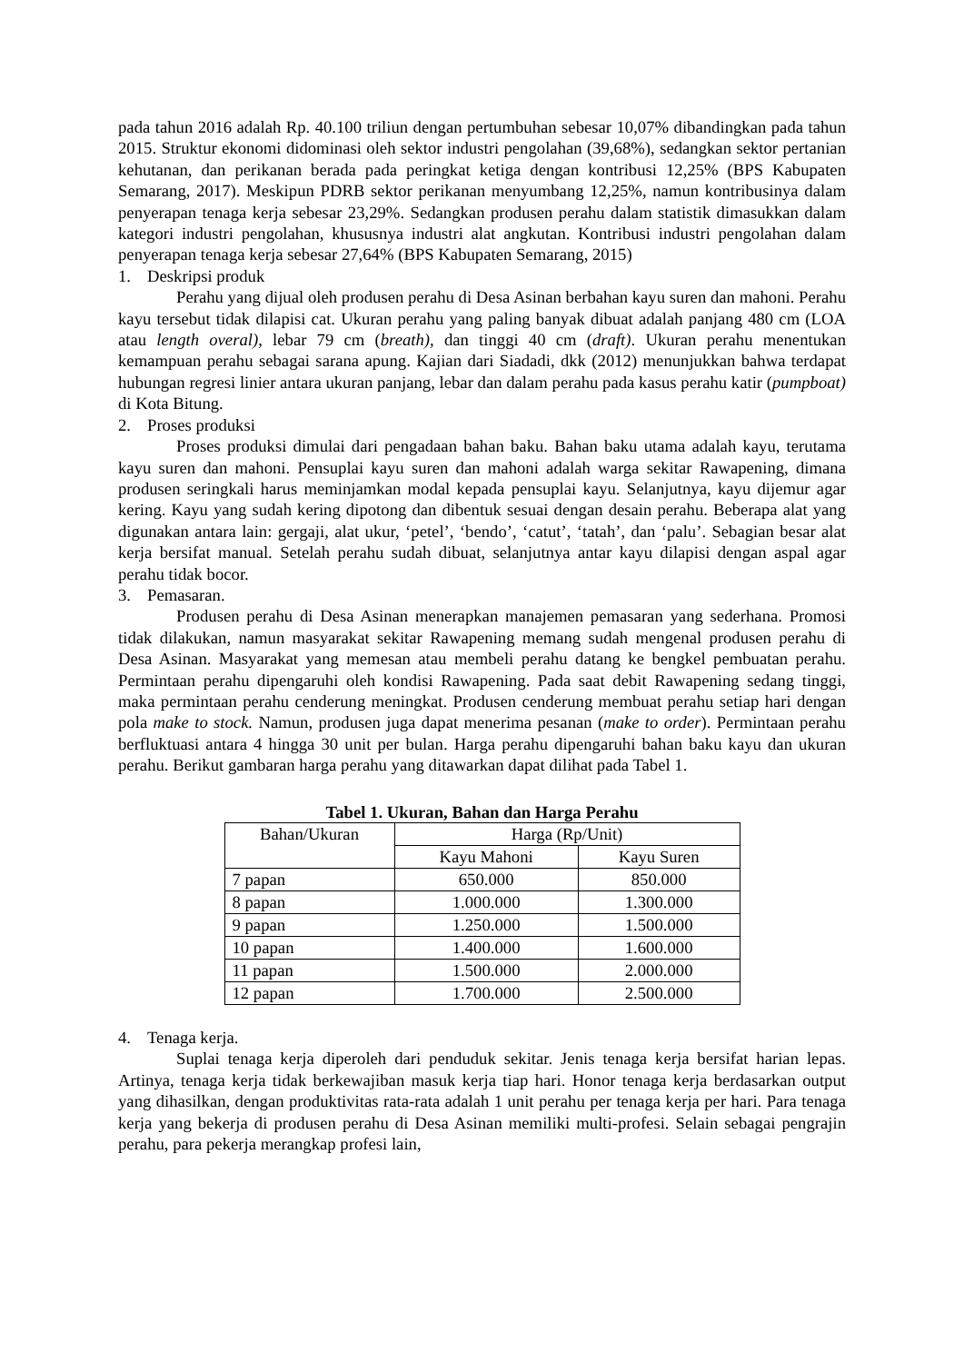pada tahun 2016 adalah Rp. 40.100 triliun dengan pertumbuhan sebesar 10,07% dibandingkan pada tahun 2015. Struktur ekonomi didominasi oleh sektor industri pengolahan (39,68%), sedangkan sektor pertanian kehutanan, dan perikanan berada pada peringkat ketiga dengan kontribusi 12,25% (BPS Kabupaten Semarang, 2017). Meskipun PDRB sektor perikanan menyumbang 12,25%, namun kontribusinya dalam penyerapan tenaga kerja sebesar 23,29%. Sedangkan produsen perahu dalam statistik dimasukkan dalam kategori industri pengolahan, khususnya industri alat angkutan. Kontribusi industri pengolahan dalam penyerapan tenaga kerja sebesar 27,64% (BPS Kabupaten Semarang, 2015)
1. Deskripsi produk
Perahu yang dijual oleh produsen perahu di Desa Asinan berbahan kayu suren dan mahoni. Perahu kayu tersebut tidak dilapisi cat. Ukuran perahu yang paling banyak dibuat adalah panjang 480 cm (LOA atau length overal), lebar 79 cm (breath), dan tinggi 40 cm (draft). Ukuran perahu menentukan kemampuan perahu sebagai sarana apung. Kajian dari Siadadi, dkk (2012) menunjukkan bahwa terdapat hubungan regresi linier antara ukuran panjang, lebar dan dalam perahu pada kasus perahu katir (pumpboat) di Kota Bitung.
2. Proses produksi
Proses produksi dimulai dari pengadaan bahan baku. Bahan baku utama adalah kayu, terutama kayu suren dan mahoni. Pensuplai kayu suren dan mahoni adalah warga sekitar Rawapening, dimana produsen seringkali harus meminjamkan modal kepada pensuplai kayu. Selanjutnya, kayu dijemur agar kering. Kayu yang sudah kering dipotong dan dibentuk sesuai dengan desain perahu. Beberapa alat yang digunakan antara lain: gergaji, alat ukur, ‘petel’, ‘bendo’, ‘catut’, ‘tatah’, dan ‘palu’. Sebagian besar alat kerja bersifat manual. Setelah perahu sudah dibuat, selanjutnya antar kayu dilapisi dengan aspal agar perahu tidak bocor.
3. Pemasaran.
Produsen perahu di Desa Asinan menerapkan manajemen pemasaran yang sederhana. Promosi tidak dilakukan, namun masyarakat sekitar Rawapening memang sudah mengenal produsen perahu di Desa Asinan. Masyarakat yang memesan atau membeli perahu datang ke bengkel pembuatan perahu. Permintaan perahu dipengaruhi oleh kondisi Rawapening. Pada saat debit Rawapening sedang tinggi, maka permintaan perahu cenderung meningkat. Produsen cenderung membuat perahu setiap hari dengan pola make to stock. Namun, produsen juga dapat menerima pesanan (make to order). Permintaan perahu berfluktuasi antara 4 hingga 30 unit per bulan. Harga perahu dipengaruhi bahan baku kayu dan ukuran perahu. Berikut gambaran harga perahu yang ditawarkan dapat dilihat pada Tabel 1.
Tabel 1. Ukuran, Bahan dan Harga Perahu
| Bahan/Ukuran | Harga (Rp/Unit) | |
| --- | --- | --- |
| | Kayu Mahoni | Kayu Suren |
| 7 papan | 650.000 | 850.000 |
| 8 papan | 1.000.000 | 1.300.000 |
| 9 papan | 1.250.000 | 1.500.000 |
| 10 papan | 1.400.000 | 1.600.000 |
| 11 papan | 1.500.000 | 2.000.000 |
| 12 papan | 1.700.000 | 2.500.000 |
4. Tenaga kerja.
Suplai tenaga kerja diperoleh dari penduduk sekitar. Jenis tenaga kerja bersifat harian lepas. Artinya, tenaga kerja tidak berkewajiban masuk kerja tiap hari. Honor tenaga kerja berdasarkan output yang dihasilkan, dengan produktivitas rata-rata adalah 1 unit perahu per tenaga kerja per hari. Para tenaga kerja yang bekerja di produsen perahu di Desa Asinan memiliki multi-profesi. Selain sebagai pengrajin perahu, para pekerja merangkap profesi lain,